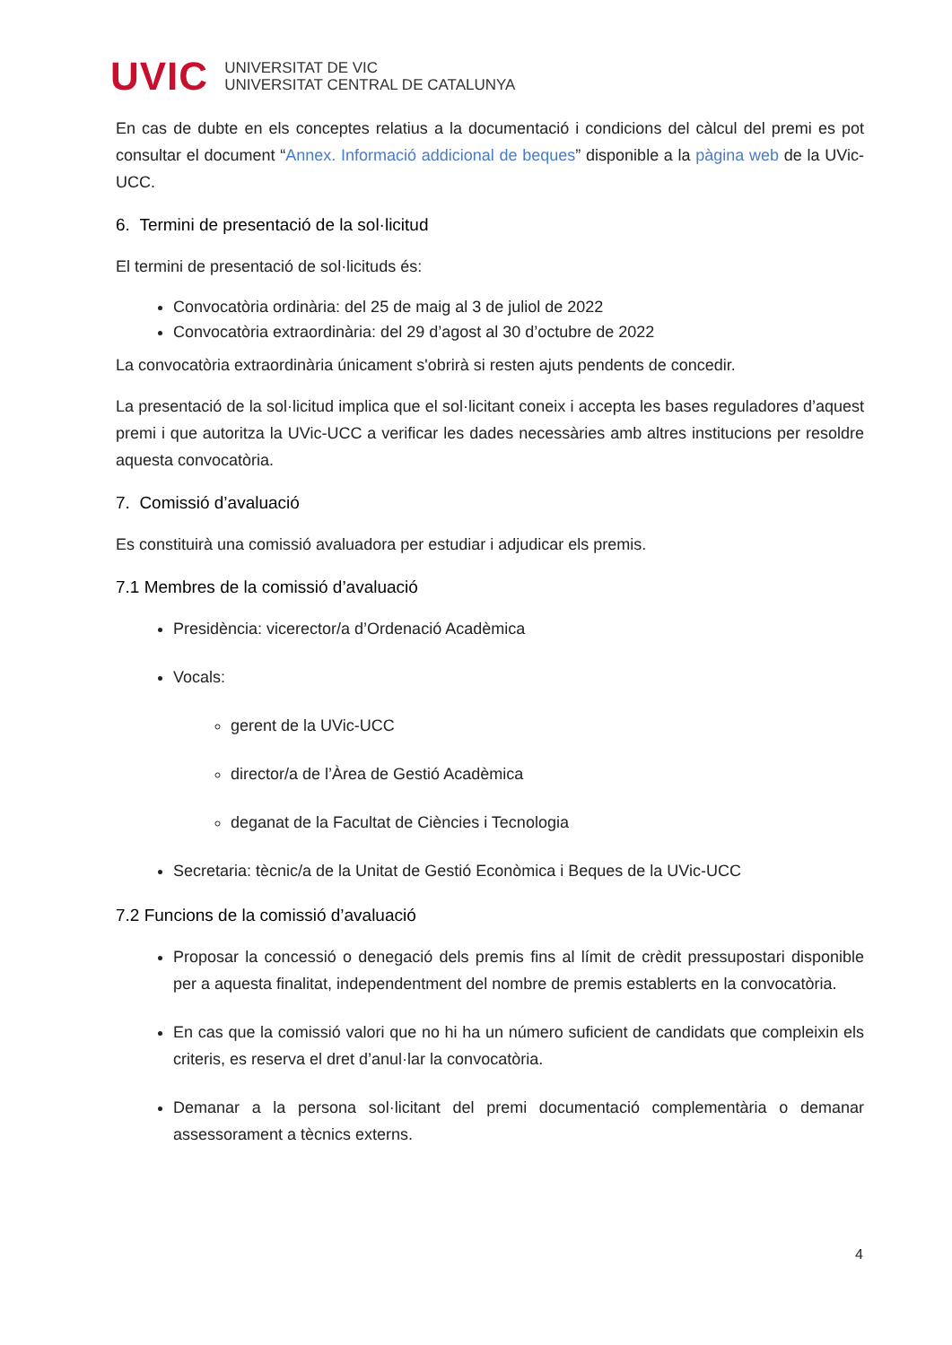UVIC
UNIVERSITAT DE VIC
UNIVERSITAT CENTRAL DE CATALUNYA
En cas de dubte en els conceptes relatius a la documentació i condicions del càlcul del premi es pot consultar el document “Annex. Informació addicional de beques” disponible a la pàgina web de la UVic-UCC.
6. Termini de presentació de la sol·licitud
El termini de presentació de sol·licituds és:
Convocatòria ordinària: del 25 de maig al 3 de juliol de 2022
Convocatòria extraordinària: del 29 d’agost al 30 d’octubre de 2022
La convocatòria extraordinària únicament s'obrirà si resten ajuts pendents de concedir.
La presentació de la sol·licitud implica que el sol·licitant coneix i accepta les bases reguladores d’aquest premi i que autoritza la UVic-UCC a verificar les dades necessàries amb altres institucions per resoldre aquesta convocatòria.
7. Comissió d’avaluació
Es constituirà una comissió avaluadora per estudiar i adjudicar els premis.
7.1 Membres de la comissió d’avaluació
Presidència: vicerector/a d’Ordenació Acadèmica
Vocals:
gerent de la UVic-UCC
director/a de l’Àrea de Gestió Acadèmica
deganat de la Facultat de Ciències i Tecnologia
Secretaria: tècnic/a de la Unitat de Gestió Econòmica i Beques de la UVic-UCC
7.2 Funcions de la comissió d’avaluació
Proposar la concessió o denegació dels premis fins al límit de crèdit pressupostari disponible per a aquesta finalitat, independentment del nombre de premis establerts en la convocatòria.
En cas que la comissió valori que no hi ha un número suficient de candidats que compleixin els criteris, es reserva el dret d’anul·lar la convocatòria.
Demanar a la persona sol·licitant del premi documentació complementària o demanar assessorament a tècnics externs.
4